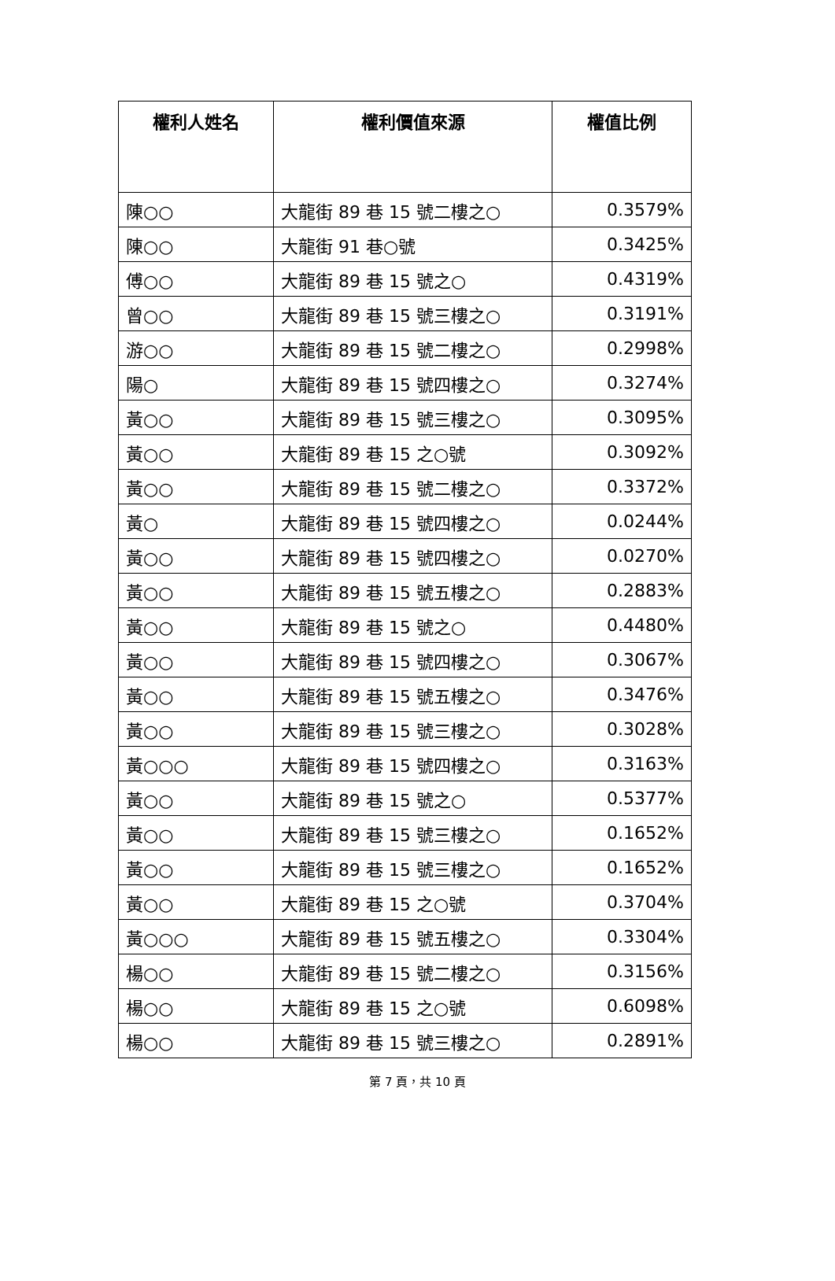| 權利人姓名 | 權利價值來源 | 權值比例 |
| --- | --- | --- |
| 陳○○ | 大龍街 89 巷 15 號二樓之○ | 0.3579% |
| 陳○○ | 大龍街 91 巷○號 | 0.3425% |
| 傅○○ | 大龍街 89 巷 15 號之○ | 0.4319% |
| 曾○○ | 大龍街 89 巷 15 號三樓之○ | 0.3191% |
| 游○○ | 大龍街 89 巷 15 號二樓之○ | 0.2998% |
| 陽○ | 大龍街 89 巷 15 號四樓之○ | 0.3274% |
| 黃○○ | 大龍街 89 巷 15 號三樓之○ | 0.3095% |
| 黃○○ | 大龍街 89 巷 15 之○號 | 0.3092% |
| 黃○○ | 大龍街 89 巷 15 號二樓之○ | 0.3372% |
| 黃○ | 大龍街 89 巷 15 號四樓之○ | 0.0244% |
| 黃○○ | 大龍街 89 巷 15 號四樓之○ | 0.0270% |
| 黃○○ | 大龍街 89 巷 15 號五樓之○ | 0.2883% |
| 黃○○ | 大龍街 89 巷 15 號之○ | 0.4480% |
| 黃○○ | 大龍街 89 巷 15 號四樓之○ | 0.3067% |
| 黃○○ | 大龍街 89 巷 15 號五樓之○ | 0.3476% |
| 黃○○ | 大龍街 89 巷 15 號三樓之○ | 0.3028% |
| 黃○○○ | 大龍街 89 巷 15 號四樓之○ | 0.3163% |
| 黃○○ | 大龍街 89 巷 15 號之○ | 0.5377% |
| 黃○○ | 大龍街 89 巷 15 號三樓之○ | 0.1652% |
| 黃○○ | 大龍街 89 巷 15 號三樓之○ | 0.1652% |
| 黃○○ | 大龍街 89 巷 15 之○號 | 0.3704% |
| 黃○○○ | 大龍街 89 巷 15 號五樓之○ | 0.3304% |
| 楊○○ | 大龍街 89 巷 15 號二樓之○ | 0.3156% |
| 楊○○ | 大龍街 89 巷 15 之○號 | 0.6098% |
| 楊○○ | 大龍街 89 巷 15 號三樓之○ | 0.2891% |
第 7 頁，共 10 頁